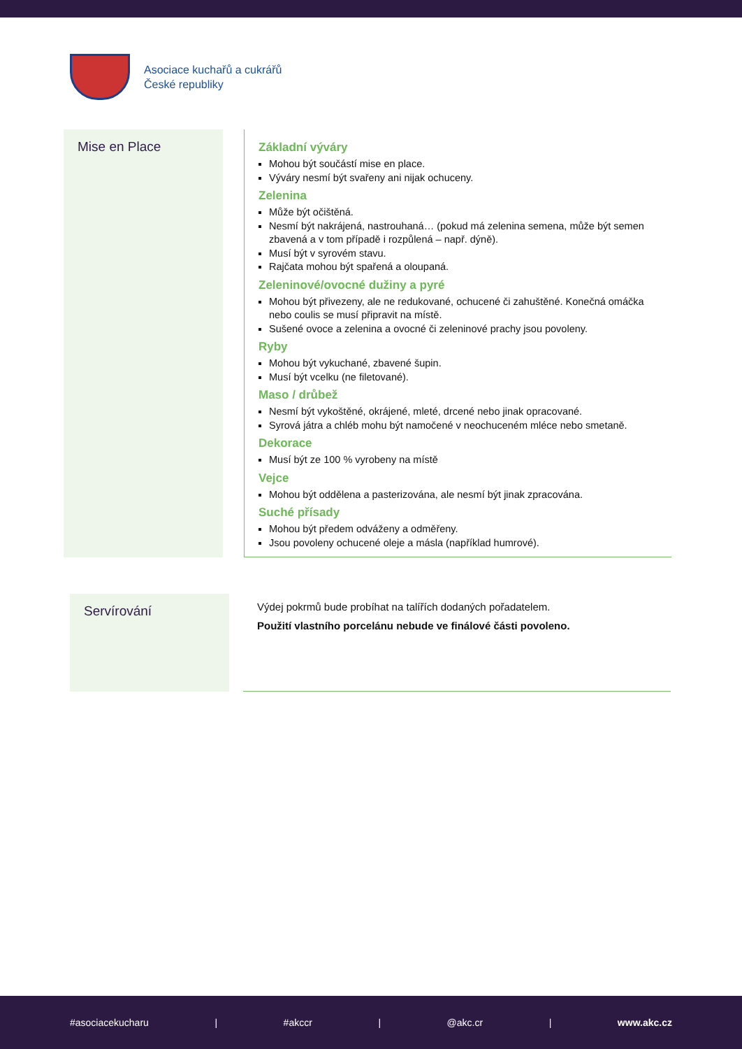Asociace kuchařů a cukrářů
České republiky
Mise en Place Základní výváry
Mohou být součástí mise en place.
Výváry nesmí být svařeny ani nijak ochuceny.
Zelenina
Může být očištěná.
Nesmí být nakrájená, nastrouhaná… (pokud má zelenina semena, může být semen zbavená a v tom případě i rozpůlená – např. dýně).
Musí být v syrovém stavu.
Rajčata mohou být spařená a oloupaná.
Zeleninové/ovocné dužiny a pyré
Mohou být přivezeny, ale ne redukované, ochucené či zahuštěné. Konečná omáčka nebo coulis se musí připravit na místě.
Sušené ovoce a zelenina a ovocné či zeleninové prachy jsou povoleny.
Ryby
Mohou být vykuchané, zbavené šupin.
Musí být vcelku (ne filetované).
Maso / drůbež
Nesmí být vykoštěné, okrájené, mleté, drcené nebo jinak opracované.
Syrová játra a chléb mohu být namočené v neochuceném mléce nebo smetaně.
Dekorace
Musí být ze 100 % vyrobeny na místě
Vejce
Mohou být oddělena a pasterizována, ale nesmí být jinak zpracována.
Suché přísady
Mohou být předem odváženy a odměřeny.
Jsou povoleny ochucené oleje a másla (například humrové).
Servírování
Výdej pokrmů bude probíhat na talířích dodaných pořadatelem.
Použití vlastního porcelánu nebude ve finálové části povoleno.
#asociacekucharu | #akccr | @akc.cr | www.akc.cz